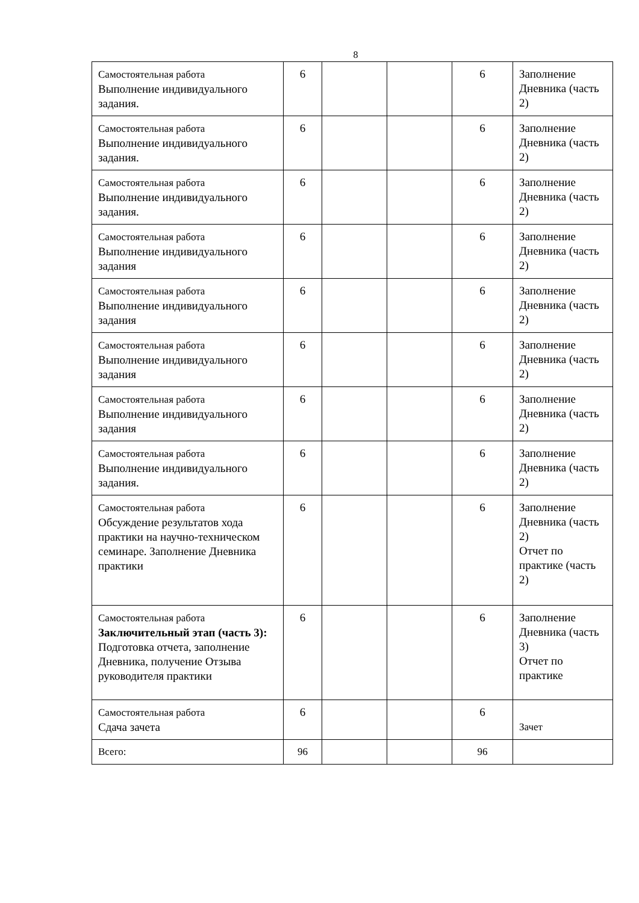8
| Самостоятельная работа Выполнение индивидуального задания. | 6 | | | 6 | Заполнение Дневника (часть 2) |
| Самостоятельная работа Выполнение индивидуального задания. | 6 | | | 6 | Заполнение Дневника (часть 2) |
| Самостоятельная работа Выполнение индивидуального задания. | 6 | | | 6 | Заполнение Дневника (часть 2) |
| Самостоятельная работа Выполнение индивидуального задания | 6 | | | 6 | Заполнение Дневника (часть 2) |
| Самостоятельная работа Выполнение индивидуального задания | 6 | | | 6 | Заполнение Дневника (часть 2) |
| Самостоятельная работа Выполнение индивидуального задания | 6 | | | 6 | Заполнение Дневника (часть 2) |
| Самостоятельная работа Выполнение индивидуального задания | 6 | | | 6 | Заполнение Дневника (часть 2) |
| Самостоятельная работа Выполнение индивидуального задания. | 6 | | | 6 | Заполнение Дневника (часть 2) |
| Самостоятельная работа Обсуждение результатов хода практики на научно-техническом семинаре. Заполнение Дневника практики | 6 | | | 6 | Заполнение Дневника (часть 2) Отчет по практике (часть 2) |
| Самостоятельная работа Заключительный этап (часть 3): Подготовка отчета, заполнение Дневника, получение Отзыва руководителя практики | 6 | | | 6 | Заполнение Дневника (часть 3) Отчет по практике |
| Самостоятельная работа Сдача зачета | 6 | | | 6 | Зачет |
| Всего: | 96 | | | 96 | |